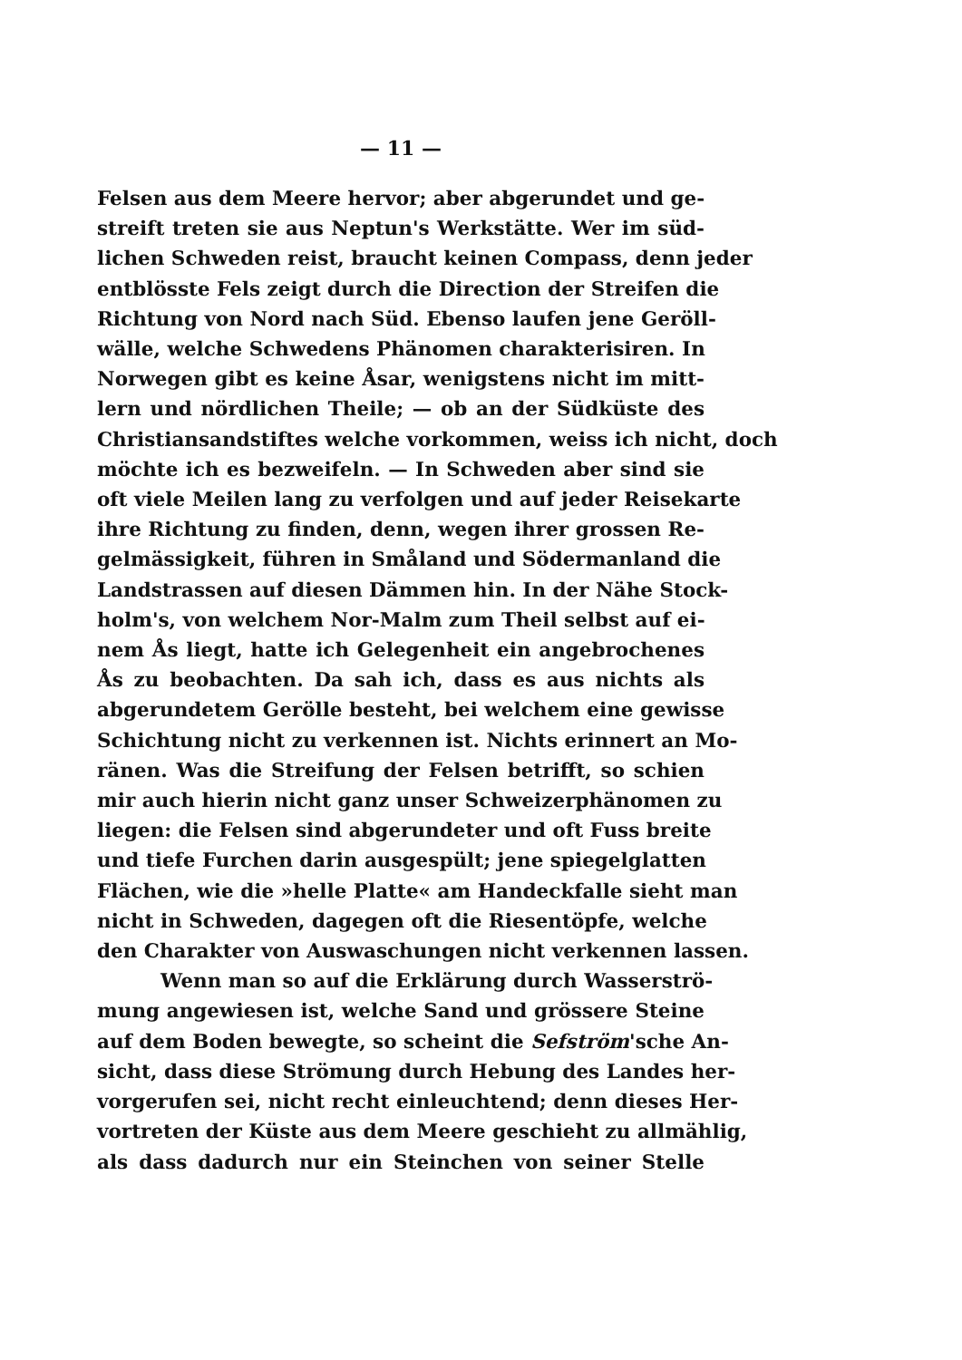— 11 —
Felsen aus dem Meere hervor; aber abgerundet und ge-
streift treten sie aus Neptun's Werkstätte. Wer im süd-
lichen Schweden reist, braucht keinen Compass, denn jeder
entblösste Fels zeigt durch die Direction der Streifen die
Richtung von Nord nach Süd. Ebenso laufen jene Geröll-
wälle, welche Schwedens Phänomen charakterisiren. In
Norwegen gibt es keine Åsar, wenigstens nicht im mitt-
lern und nördlichen Theile; — ob an der Südküste des
Christiansandstiftes welche vorkommen, weiss ich nicht, doch
möchte ich es bezweifeln. — In Schweden aber sind sie
oft viele Meilen lang zu verfolgen und auf jeder Reisekarte
ihre Richtung zu finden, denn, wegen ihrer grossen Re-
gelmässigkeit, führen in Småland und Södermanland die
Landstrassen auf diesen Dämmen hin. In der Nähe Stock-
holm's, von welchem Nor-Malm zum Theil selbst auf ei-
nem Ås liegt, hatte ich Gelegenheit ein angebrochenes
Ås zu beobachten. Da sah ich, dass es aus nichts als
abgerundetem Gerölle besteht, bei welchem eine gewisse
Schichtung nicht zu verkennen ist. Nichts erinnert an Mo-
ränen. Was die Streifung der Felsen betrifft, so schien
mir auch hierin nicht ganz unser Schweizerphänomen zu
liegen: die Felsen sind abgerundeter und oft Fuss breite
und tiefe Furchen darin ausgespült; jene spiegelglatten
Flächen, wie die »helle Platte« am Handeckfalle sieht man
nicht in Schweden, dagegen oft die Riesentöpfe, welche
den Charakter von Auswaschungen nicht verkennen lassen.
Wenn man so auf die Erklärung durch Wasserströ-
mung angewiesen ist, welche Sand und grössere Steine
auf dem Boden bewegte, so scheint die Sefström'sche An-
sicht, dass diese Strömung durch Hebung des Landes her-
vorgerufen sei, nicht recht einleuchtend; denn dieses Her-
vortreten der Küste aus dem Meere geschieht zu allmählig,
als dass dadurch nur ein Steinchen von seiner Stelle